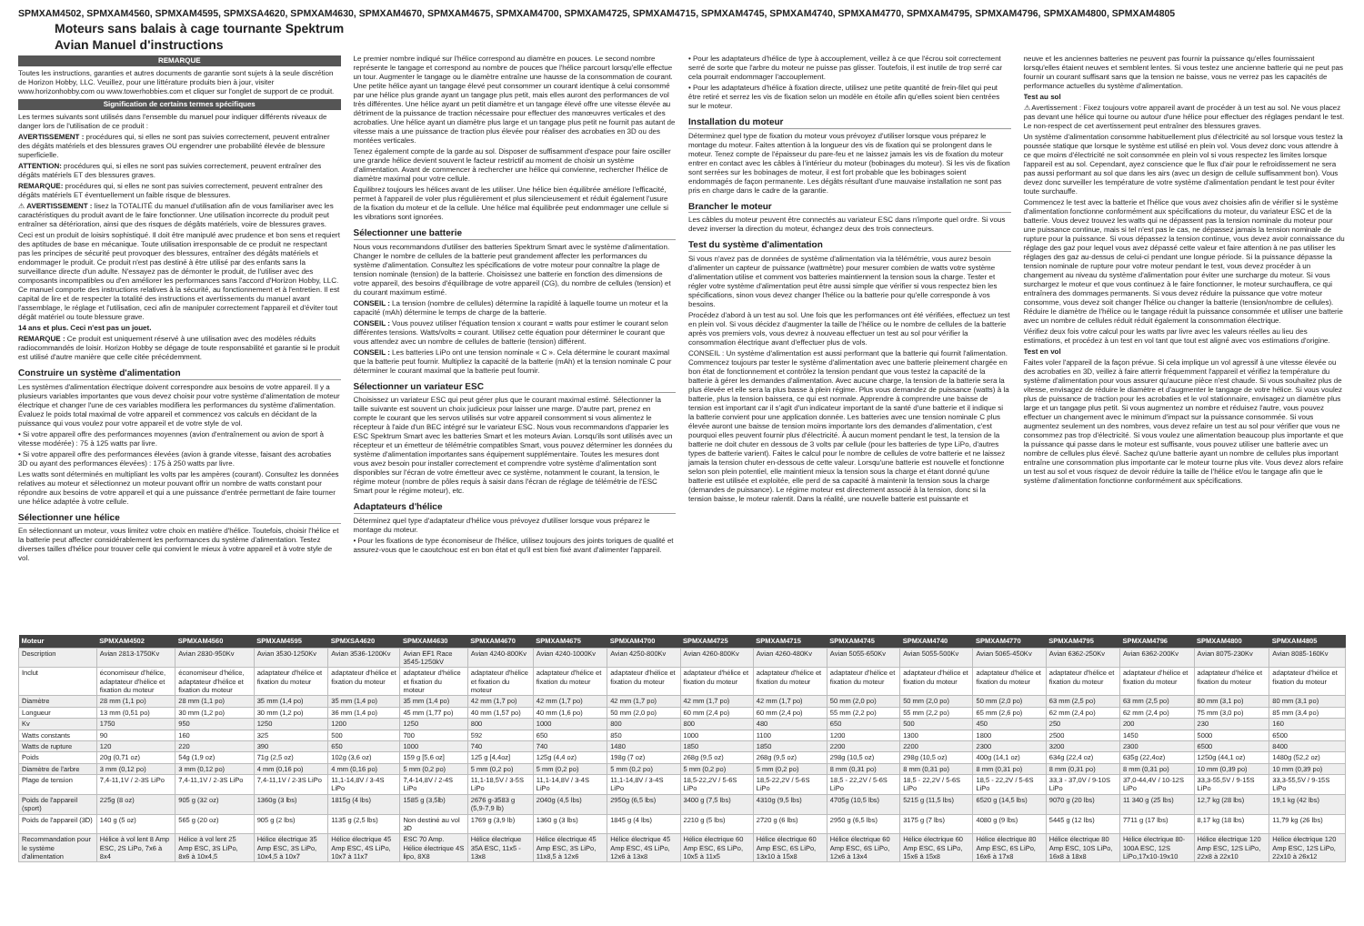SPMXAM4502, SPMXAM4560, SPMXAM4595, SPMXSA4620, SPMXAM4630, SPMXAM4670, SPMXAM4675, SPMXAM4700, SPMXAM4725, SPMXAM4715, SPMXAM4745, SPMXAM4740, SPMXAM4770, SPMXAM4795, SPMXAM4796, SPMXAM4800, SPMXAM4805
Moteurs sans balais à cage tournante Spektrum
Avian Manuel d'instructions
REMARQUE
Toutes les instructions, garanties et autres documents de garantie sont sujets à la seule discrétion de Horizon Hobby, LLC. Veuillez, pour une littérature produits bien à jour, visiter www.horizonhobby.com ou www.towerhobbies.com et cliquer sur l'onglet de support de ce produit.
Signification de certains termes spécifiques
Les termes suivants sont utilisés dans l'ensemble du manuel pour indiquer différents niveaux de danger lors de l'utilisation de ce produit :
AVERTISSEMENT : procédures qui, si elles ne sont pas suivies correctement, peuvent entraîner des dégâts matériels et des blessures graves OU engendrer une probabilité élevée de blessure superficielle.
ATTENTION: procédures qui, si elles ne sont pas suivies correctement, peuvent entraîner des dégâts matériels ET des blessures graves.
REMARQUE: procédures qui, si elles ne sont pas suivies correctement, peuvent entraîner des dégâts matériels ET éventuellement un faible risque de blessures.
⚠ AVERTISSEMENT : lisez la TOTALITÉ du manuel d'utilisation afin de vous familiariser avec les caractéristiques du produit avant de le faire fonctionner. Une utilisation incorrecte du produit peut entraîner sa détérioration, ainsi que des risques de dégâts matériels, voire de blessures graves.
Ceci est un produit de loisirs sophistiqué. Il doit être manipulé avec prudence et bon sens et requiert des aptitudes de base en mécanique. Toute utilisation irresponsable de ce produit ne respectant pas les principes de sécurité peut provoquer des blessures, entraîner des dégâts matériels et endommager le produit. Ce produit n'est pas destiné à être utilisé par des enfants sans la surveillance directe d'un adulte. N'essayez pas de démonter le produit, de l'utiliser avec des composants incompatibles ou d'en améliorer les performances sans l'accord d'Horizon Hobby, LLC. Ce manuel comporte des instructions relatives à la sécurité, au fonctionnement et à l'entretien. Il est capital de lire et de respecter la totalité des instructions et avertissements du manuel avant l'assemblage, le réglage et l'utilisation, ceci afin de manipuler correctement l'appareil et d'éviter tout dégât matériel ou toute blessure grave.
14 ans et plus. Ceci n'est pas un jouet.
REMARQUE : Ce produit est uniquement réservé à une utilisation avec des modèles réduits radiocommandés de loisir. Horizon Hobby se dégage de toute responsabilité et garantie si le produit est utilisé d'autre manière que celle citée précédemment.
Construire un système d'alimentation
Les systèmes d'alimentation électrique doivent correspondre aux besoins de votre appareil. Il y a plusieurs variables importantes que vous devez choisir pour votre système d'alimentation de moteur électrique et changer l'une de ces variables modifiera les performances du système d'alimentation. Évaluez le poids total maximal de votre appareil et commencez vos calculs en décidant de la puissance qui vous voulez pour votre appareil et de votre style de vol.
• Si votre appareil offre des performances moyennes (avion d'entraînement ou avion de sport à vitesse modérée) : 75 à 125 watts par livre.
• Si votre appareil offre des performances élevées (avion à grande vitesse, faisant des acrobaties 3D ou ayant des performances élevées) : 175 à 250 watts par livre.
Les watts sont déterminés en multipliant les volts par les ampères (courant). Consultez les données relatives au moteur et sélectionnez un moteur pouvant offrir un nombre de watts constant pour répondre aux besoins de votre appareil et qui a une puissance d'entrée permettant de faire tourner une hélice adaptée à votre cellule.
Sélectionner une hélice
En sélectionnant un moteur, vous limitez votre choix en matière d'hélice. Toutefois, choisir l'hélice et la batterie peut affecter considérablement les performances du système d'alimentation. Testez diverses tailles d'hélice pour trouver celle qui convient le mieux à votre appareil et à votre style de vol.
Le premier nombre indiqué sur l'hélice correspond au diamètre en pouces. Le second nombre représente le tangage et correspond au nombre de pouces que l'hélice parcourt lorsqu'elle effectue un tour. Augmenter le tangage ou le diamètre entraîne une hausse de la consommation de courant. Une petite hélice ayant un tangage élevé peut consommer un courant identique à celui consommé par une hélice plus grande ayant un tangage plus petit, mais elles auront des performances de vol très différentes. Une hélice ayant un petit diamètre et un tangage élevé offre une vitesse élevée au détriment de la puissance de traction nécessaire pour effectuer des manœuvres verticales et des acrobaties. Une hélice ayant un diamètre plus large et un tangage plus petit ne fournit pas autant de vitesse mais a une puissance de traction plus élevée pour réaliser des acrobaties en 3D ou des montées verticales.
Tenez également compte de la garde au sol. Disposer de suffisamment d'espace pour faire osciller une grande hélice devient souvent le facteur restrictif au moment de choisir un système d'alimentation. Avant de commencer à rechercher une hélice qui convienne, rechercher l'hélice de diamètre maximal pour votre cellule.
Équilibrez toujours les hélices avant de les utiliser. Une hélice bien équilibrée améliore l'efficacité, permet à l'appareil de voler plus régulièrement et plus silencieusement et réduit également l'usure de la fixation du moteur et de la cellule. Une hélice mal équilibrée peut endommager une cellule si les vibrations sont ignorées.
Sélectionner une batterie
Nous vous recommandons d'utiliser des batteries Spektrum Smart avec le système d'alimentation. Changer le nombre de cellules de la batterie peut grandement affecter les performances du système d'alimentation. Consultez les spécifications de votre moteur pour connaître la plage de tension nominale (tension) de la batterie. Choisissez une batterie en fonction des dimensions de votre appareil, des besoins d'équilibrage de votre appareil (CG), du nombre de cellules (tension) et du courant maximum estimé.
CONSEIL : La tension (nombre de cellules) détermine la rapidité à laquelle tourne un moteur et la capacité (mAh) détermine le temps de charge de la batterie.
CONSEIL : Vous pouvez utiliser l'équation tension x courant = watts pour estimer le courant selon différentes tensions. Watts/volts = courant. Utilisez cette équation pour déterminer le courant que vous attendez avec un nombre de cellules de batterie (tension) différent.
CONSEIL : Les batteries LiPo ont une tension nominale « C ». Cela détermine le courant maximal que la batterie peut fournir. Multipliez la capacité de la batterie (mAh) et la tension nominale C pour déterminer le courant maximal que la batterie peut fournir.
Sélectionner un variateur ESC
Choisissez un variateur ESC qui peut gérer plus que le courant maximal estimé. Sélectionner la taille suivante est souvent un choix judicieux pour laisser une marge. D'autre part, prenez en compte le courant que les servos utilisés sur votre appareil consomment si vous alimentez le récepteur à l'aide d'un BEC intégré sur le variateur ESC. Nous vous recommandons d'apparier les ESC Spektrum Smart avec les batteries Smart et les moteurs Avian. Lorsqu'ils sont utilisés avec un récepteur et un émetteur de télémétrie compatibles Smart, vous pouvez déterminer les données du système d'alimentation importantes sans équipement supplémentaire. Toutes les mesures dont vous avez besoin pour installer correctement et comprendre votre système d'alimentation sont disponibles sur l'écran de votre émetteur avec ce système, notamment le courant, la tension, le régime moteur (nombre de pôles requis à saisir dans l'écran de réglage de télémétrie de l'ESC Smart pour le régime moteur), etc.
Adaptateurs d'hélice
Déterminez quel type d'adaptateur d'hélice vous prévoyez d'utiliser lorsque vous préparez le montage du moteur.
• Pour les fixations de type économiseur de l'hélice, utilisez toujours des joints toriques de qualité et assurez-vous que le caoutchouc est en bon état et qu'il est bien fixé avant d'alimenter l'appareil.
• Pour les adaptateurs d'hélice de type à accouplement, veillez à ce que l'écrou soit correctement serré de sorte que l'arbre du moteur ne puisse pas glisser. Toutefois, il est inutile de trop serré car cela pourrait endommager l'accouplement.
• Pour les adaptateurs d'hélice à fixation directe, utilisez une petite quantité de frein-filet qui peut être retiré et serrez les vis de fixation selon un modèle en étoile afin qu'elles soient bien centrées sur le moteur.
Installation du moteur
Déterminez quel type de fixation du moteur vous prévoyez d'utiliser lorsque vous préparez le montage du moteur. Faites attention à la longueur des vis de fixation qui se prolongent dans le moteur. Tenez compte de l'épaisseur du pare-feu et ne laissez jamais les vis de fixation du moteur entrer en contact avec les câbles à l'intérieur du moteur (bobinages du moteur). Si les vis de fixation sont serrées sur les bobinages de moteur, il est fort probable que les bobinages soient endommagés de façon permanente. Les dégâts résultant d'une mauvaise installation ne sont pas pris en charge dans le cadre de la garantie.
Brancher le moteur
Les câbles du moteur peuvent être connectés au variateur ESC dans n'importe quel ordre. Si vous devez inverser la direction du moteur, échangez deux des trois connecteurs.
Test du système d'alimentation
Si vous n'avez pas de données de système d'alimentation via la télémétrie, vous aurez besoin d'alimenter un capteur de puissance (wattmètre) pour mesurer combien de watts votre système d'alimentation utilise et comment vos batteries maintiennent la tension sous la charge. Tester et régler votre système d'alimentation peut être aussi simple que vérifier si vous respectez bien les spécifications, sinon vous devez changer l'hélice ou la batterie pour qu'elle corresponde à vos besoins.
Procédez d'abord à un test au sol. Une fois que les performances ont été vérifiées, effectuez un test en plein vol. Si vous décidez d'augmenter la taille de l'hélice ou le nombre de cellules de la batterie après vos premiers vols, vous devrez à nouveau effectuer un test au sol pour vérifier la consommation électrique avant d'effectuer plus de vols.
CONSEIL : Un système d'alimentation est aussi performant que la batterie qui fournit l'alimentation. Commencez toujours par tester le système d'alimentation avec une batterie pleinement chargée en bon état de fonctionnement et contrôlez la tension pendant que vous testez la capacité de la batterie à gérer les demandes d'alimentation. Avec aucune charge, la tension de la batterie sera la plus élevée et elle sera la plus basse à plein régime. Plus vous demandez de puissance (watts) à la batterie, plus la tension baissera, ce qui est normale. Apprendre à comprendre une baisse de tension est important car il s'agit d'un indicateur important de la santé d'une batterie et il indique si la batterie convient pour une application donnée. Les batteries avec une tension nominale C plus élevée auront une baisse de tension moins importante lors des demandes d'alimentation, c'est pourquoi elles peuvent fournir plus d'électricité. À aucun moment pendant le test, la tension de la batterie ne doit chuter en dessous de 3 volts par cellule (pour les batteries de type LiPo, d'autres types de batterie varient). Faites le calcul pour le nombre de cellules de votre batterie et ne laissez jamais la tension chuter en-dessous de cette valeur. Lorsqu'une batterie est nouvelle et fonctionne selon son plein potentiel, elle maintient mieux la tension sous la charge et étant donné qu'une batterie est utilisée et exploitée, elle perd de sa capacité à maintenir la tension sous la charge (demandes de puissance). Le régime moteur est directement associé à la tension, donc si la tension baisse, le moteur ralentit. Dans la réalité, une nouvelle batterie est puissante et
neuve et les anciennes batteries ne peuvent pas fournir la puissance qu'elles fournissaient lorsqu'elles étaient neuves et semblent lentes. Si vous testez une ancienne batterie qui ne peut pas fournir un courant suffisant sans que la tension ne baisse, vous ne verrez pas les capacités de performance actuelles du système d'alimentation.
Test au sol
⚠ Avertissement : Fixez toujours votre appareil avant de procéder à un test au sol. Ne vous placez pas devant une hélice qui tourne ou autour d'une hélice pour effectuer des réglages pendant le test. Le non-respect de cet avertissement peut entraîner des blessures graves.
Un système d'alimentation consomme habituellement plus d'électricité au sol lorsque vous testez la poussée statique que lorsque le système est utilisé en plein vol. Vous devez donc vous attendre à ce que moins d'électricité ne soit consommée en plein vol si vous respectez les limites lorsque l'appareil est au sol. Cependant, ayez conscience que le flux d'air pour le refroidissement ne sera pas aussi performant au sol que dans les airs (avec un design de cellule suffisamment bon). Vous devez donc surveiller les température de votre système d'alimentation pendant le test pour éviter toute surchauffe.
Commencez le test avec la batterie et l'hélice que vous avez choisies afin de vérifier si le système d'alimentation fonctionne conformément aux spécifications du moteur, du variateur ESC et de la batterie. Vous devez trouvez les watts qui ne dépassent pas la tension nominale du moteur pour une puissance continue, mais si tel n'est pas le cas, ne dépassez jamais la tension nominale de rupture pour la puissance. Si vous dépassez la tension continue, vous devez avoir connaissance du réglage des gaz pour lequel vous avez dépassé cette valeur et faire attention à ne pas utiliser les réglages des gaz au-dessus de celui-ci pendant une longue période. Si la puissance dépasse la tension nominale de rupture pour votre moteur pendant le test, vous devez procéder à un changement au niveau du système d'alimentation pour éviter une surcharge du moteur. Si vous surchargez le moteur et que vous continuez à le faire fonctionner, le moteur surchauffera, ce qui entraînera des dommages permanents. Si vous devez réduire la puissance que votre moteur consomme, vous devez soit changer l'hélice ou changer la batterie (tension/nombre de cellules). Réduire le diamètre de l'hélice ou le tangage réduit la puissance consommée et utiliser une batterie avec un nombre de cellules réduit réduit également la consommation électrique.
Vérifiez deux fois votre calcul pour les watts par livre avec les valeurs réelles au lieu des estimations, et procédez à un test en vol tant que tout est aligné avec vos estimations d'origine.
Test en vol
Faites voler l'appareil de la façon prévue. Si cela implique un vol agressif à une vitesse élevée ou des acrobaties en 3D, veillez à faire atterrir fréquemment l'appareil et vérifiez la température du système d'alimentation pour vous assurer qu'aucune pièce n'est chaude. Si vous souhaitez plus de vitesse, envisagez de réduire le diamètre et d'augmenter le tangage de votre hélice. Si vous voulez plus de puissance de traction pour les acrobaties et le vol stationnaire, envisagez un diamètre plus large et un tangage plus petit. Si vous augmentez un nombre et réduisez l'autre, vous pouvez effectuer un changement avec le minimum d'impact sur la puissance consommée. Si vous augmentez seulement un des nombres, vous devez refaire un test au sol pour vérifier que vous ne consommez pas trop d'électricité. Si vous voulez une alimentation beaucoup plus importante et que la puissance qui passe dans le moteur est suffisante, vous pouvez utiliser une batterie avec un nombre de cellules plus élevé. Sachez qu'une batterie ayant un nombre de cellules plus important entraîne une consommation plus importante car le moteur tourne plus vite. Vous devez alors refaire un test au sol et vous risquez de devoir réduire la taille de l'hélice et/ou le tangage afin que le système d'alimentation fonctionne conformément aux spécifications.
| Moteur | SPMXAM4502 | SPMXAM4560 | SPMXAM4595 | SPMXSA4620 | SPMXAM4630 | SPMXAM4670 | SPMXAM4675 | SPMXAM4700 | SPMXAM4725 | SPMXAM4715 | SPMXAM4745 | SPMXAM4740 | SPMXAM4770 | SPMXAM4795 | SPMXAM4796 | SPMXAM4800 | SPMXAM4805 |
| --- | --- | --- | --- | --- | --- | --- | --- | --- | --- | --- | --- | --- | --- | --- | --- | --- | --- |
| Description | Avian 2813-1750Kv | Avian 2830-950Kv | Avian 3530-1250Kv | Avian 3536-1200Kv | Avian EF1 Race 3545-1250kV | Avian 4240-800Kv | Avian 4240-1000Kv | Avian 4250-800Kv | Avian 4260-800Kv | Avian 4260-480Kv | Avian 5055-650Kv | Avian 5055-500Kv | Avian 5065-450Kv | Avian 6362-250Kv | Avian 6362-200Kv | Avian 8075-230Kv | Avian 8085-160Kv |
| Inclut | économiseur d'hélice, adaptateur d'hélice et fixation du moteur | économiseur d'hélice, adaptateur d'hélice et fixation du moteur | adaptateur d'hélice et fixation du moteur | adaptateur d'hélice et fixation du moteur | adaptateur d'hélice et fixation du moteur | adaptateur d'hélice et fixation du moteur | adaptateur d'hélice et fixation du moteur | adaptateur d'hélice et fixation du moteur | adaptateur d'hélice et fixation du moteur | adaptateur d'hélice et fixation du moteur | adaptateur d'hélice et fixation du moteur | adaptateur d'hélice et fixation du moteur | adaptateur d'hélice et fixation du moteur | adaptateur d'hélice et fixation du moteur | adaptateur d'hélice et fixation du moteur | adaptateur d'hélice et fixation du moteur | adaptateur d'hélice et fixation du moteur |
| Diamètre | 28 mm (1,1 po) | 28 mm (1,1 po) | 35 mm (1,4 po) | 35 mm (1,4 po) | 35 mm (1,4 po) | 42 mm (1,7 po) | 42 mm (1,7 po) | 42 mm (1,7 po) | 42 mm (1,7 po) | 42 mm (1,7 po) | 50 mm (2,0 po) | 50 mm (2,0 po) | 50 mm (2,0 po) | 63 mm (2,5 po) | 63 mm (2,5 po) | 80 mm (3,1 po) | 80 mm (3,1 po) |
| Longueur | 13 mm (0,51 po) | 30 mm (1,2 po) | 30 mm (1,2 po) | 36 mm (1,4 po) | 45 mm (1,77 po) | 40 mm (1,57 po) | 40 mm (1,6 po) | 50 mm (2,0 po) | 60 mm (2,4 po) | 60 mm (2,4 po) | 55 mm (2,2 po) | 55 mm (2,2 po) | 65 mm (2,6 po) | 62 mm (2,4 po) | 62 mm (2,4 po) | 75 mm (3,0 po) | 85 mm (3,4 po) |
| Kv | 1750 | 950 | 1250 | 1200 | 1250 | 800 | 1000 | 800 | 800 | 480 | 650 | 500 | 450 | 250 | 200 | 230 | 160 |
| Watts constants | 90 | 160 | 325 | 500 | 700 | 592 | 650 | 850 | 1000 | 1100 | 1200 | 1300 | 1800 | 2500 | 1450 | 5000 | 6500 |
| Watts de rupture | 120 | 220 | 390 | 650 | 1000 | 740 | 740 | 1480 | 1850 | 1850 | 2200 | 2200 | 2300 | 3200 | 2300 | 6500 | 8400 |
| Poids | 20g (0,71 oz) | 54g (1,9 oz) | 71g (2,5 oz) | 102g (3,6 oz) | 159 g [5,6 oz] | 125 g [4,4oz] | 125g (4,4 oz) | 198g (7 oz) | 268g (9,5 oz) | 268g (9,5 oz) | 298g (10,5 oz) | 298g (10,5 oz) | 400g (14,1 oz) | 634g (22,4 oz) | 635g (22,4oz) | 1250g (44,1 oz) | 1480g (52,2 oz) |
| Diamètre de l'arbre | 3 mm (0,12 po) | 3 mm (0,12 po) | 4 mm (0,16 po) | 4 mm (0,16 po) | 5 mm (0,2 po) | 5 mm (0,2 po) | 5 mm (0,2 po) | 5 mm (0,2 po) | 5 mm (0,2 po) | 5 mm (0,2 po) | 8 mm (0,31 po) | 8 mm (0,31 po) | 8 mm (0,31 po) | 8 mm (0,31 po) | 8 mm (0,31 po) | 10 mm (0,39 po) | 10 mm (0,39 po) |
| Plage de tension | 7,4-11,1V / 2-3S LiPo | 7,4-11,1V / 2-3S LiPo | 7,4-11,1V / 2-3S LiPo | 11,1-14,8V / 3-4S LiPo | 7,4-14,8V / 2-4S LiPo | 11,1-18,5V / 3-5S LiPo | 11,1-14,8V / 3-4S LiPo | 11,1-14,8V / 3-4S LiPo | 18,5-22,2V / 5-6S LiPo | 18,5-22,2V / 5-6S LiPo | 18,5 - 22,2V / 5-6S LiPo | 18,5 - 22,2V / 5-6S LiPo | 18,5 - 22,2V / 5-6S LiPo | 33,3 - 37,0V / 9-10S LiPo | 37,0-44,4V / 10-12S LiPo | 33,3-55,5V / 9-15S LiPo | 33,3-55,5V / 9-15S LiPo |
| Poids de l'appareil (sport) | 225g (8 oz) | 905 g (32 oz) | 1360g (3 lbs) | 1815g (4 lbs) | 1585 g (3,5lb) | 2676 g-3583 g (5,9-7,9 lb) | 2040g (4,5 lbs) | 2950g (6,5 lbs) | 3400 g (7,5 lbs) | 4310g (9,5 lbs) | 4705g (10,5 lbs) | 5215 g (11,5 lbs) | 6520 g (14,5 lbs) | 9070 g (20 lbs) | 11 340 g (25 lbs) | 12,7 kg (28 lbs) | 19,1 kg (42 lbs) |
| Poids de l'appareil (3D) | 140 g (5 oz) | 565 g (20 oz) | 905 g (2 lbs) | 1135 g (2,5 lbs) | Non destiné au vol 3D | 1769 g (3,9 lb) | 1360 g (3 lbs) | 1845 g (4 lbs) | 2210 g (5 lbs) | 2720 g (6 lbs) | 2950 g (6,5 lbs) | 3175 g (7 lbs) | 4080 g (9 lbs) | 5445 g (12 lbs) | 7711 g (17 lbs) | 8,17 kg (18 lbs) | 11,79 kg (26 lbs) |
| Recommandation pour le système d'alimentation | Hélice à vol lent 8 Amp ESC, 2S LiPo, 7x6 à 8x4 | Hélice à vol lent 25 Amp ESC, 3S LiPo, 8x6 à 10x4,5 | Hélice électrique 35 Amp ESC, 3S LiPo, 10x4,5 à 10x7 | Hélice électrique 45 Amp ESC, 4S LiPo, 10x7 à 11x7 | ESC 70 Amp. Hélice électrique 4S lipo, 8X8 | Hélice électrique 35A ESC, 11x5 - 13x8 | Hélice électrique 45 Amp ESC, 3S LiPo, 11x8,5 à 12x6 | Hélice électrique 45 Amp ESC, 4S LiPo, 12x6 à 13x8 | Hélice électrique 60 Amp ESC, 6S LiPo, 10x5 à 11x5 | Hélice électrique 60 Amp ESC, 6S LiPo, 13x10 à 15x8 | Hélice électrique 60 Amp ESC, 6S LiPo, 12x6 à 13x4 | Hélice électrique 60 Amp ESC, 6S LiPo, 15x6 à 15x8 | Hélice électrique 80 Amp ESC, 6S LiPo, 16x6 à 17x8 | Hélice électrique 80 Amp ESC, 10S LiPo, 16x8 à 18x8 | Hélice électrique 80-100A ESC, 12S LiPo,17x10-19x10 | Hélice électrique 120 Amp ESC, 12S LiPo, 22x8 à 22x10 | Hélice électrique 120 Amp ESC, 12S LiPo, 22x10 à 26x12 |